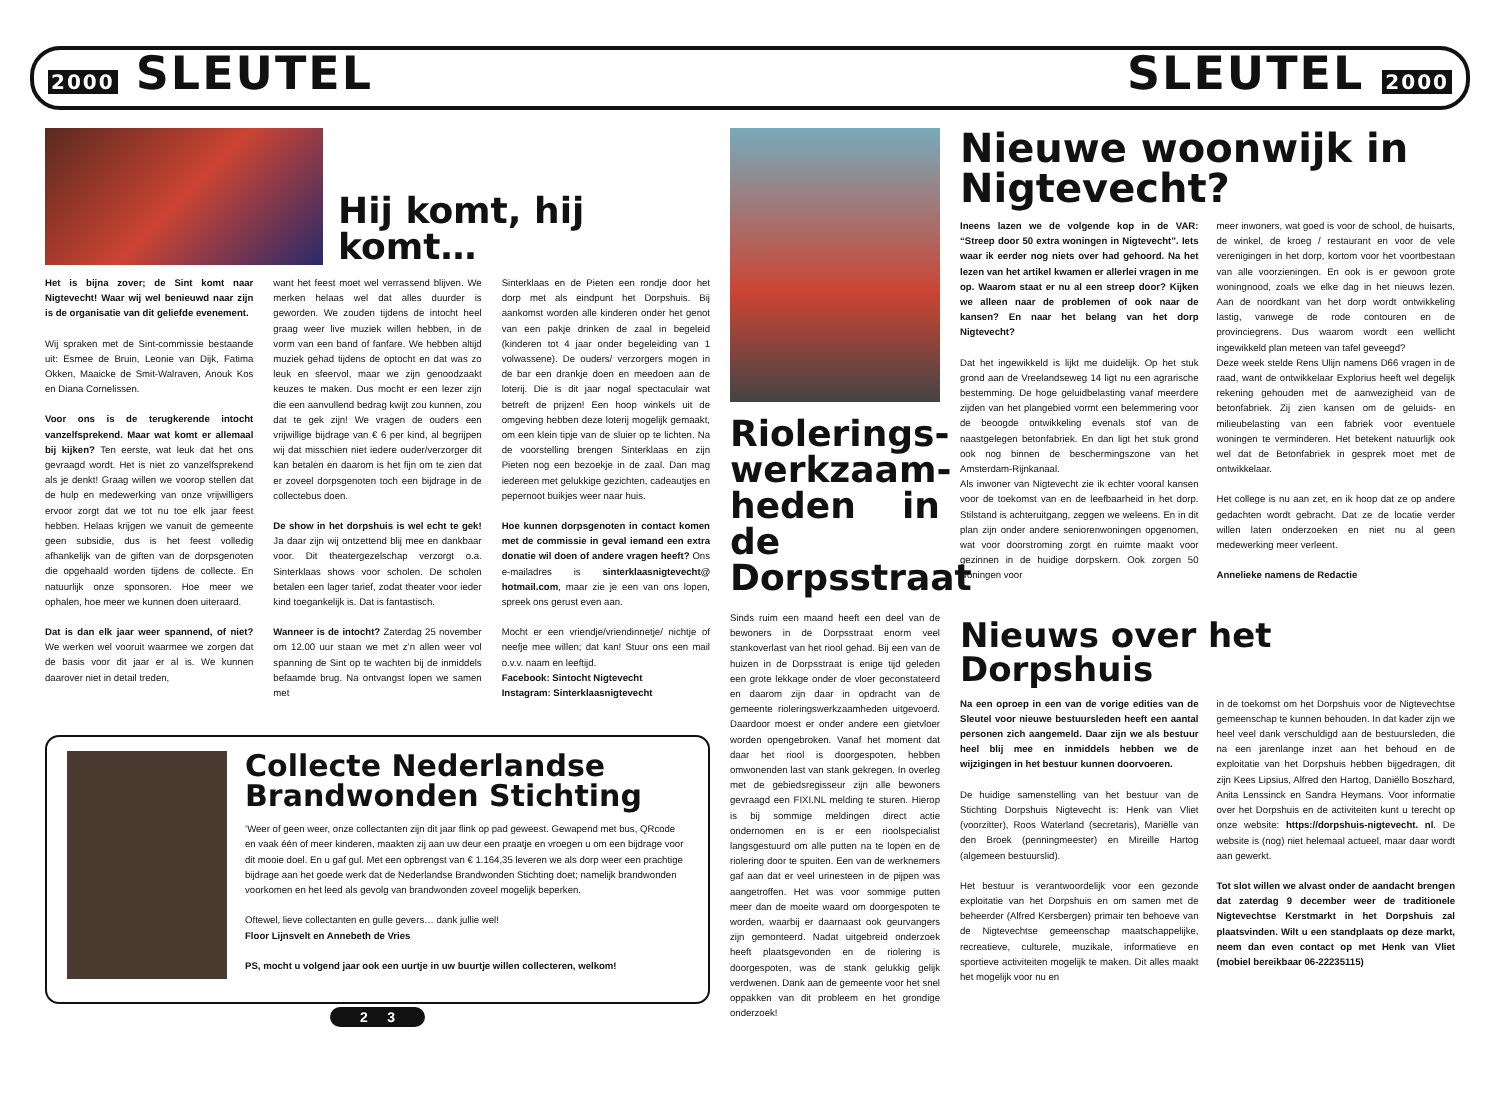2000 SLEUTEL SLEUTEL 2000
Hij komt, hij komt…
Het is bijna zover; de Sint komt naar Nigtevecht! Waar wij wel benieuwd naar zijn is de organisatie van dit geliefde evenement.
Wij spraken met de Sint-commissie bestaande uit: Esmee de Bruin, Leonie van Dijk, Fatima Okken, Maaicke de Smit-Walraven, Anouk Kos en Diana Cornelissen.
Voor ons is de terugkerende intocht vanzelfsprekend. Maar wat komt er allemaal bij kijken? Ten eerste, wat leuk dat het ons gevraagd wordt. Het is niet zo vanzelfsprekend als je denkt! Graag willen we voorop stellen dat de hulp en medewerking van onze vrijwilligers ervoor zorgt dat we tot nu toe elk jaar feest hebben. Helaas krijgen we vanuit de gemeente geen subsidie, dus is het feest volledig afhankelijk van de giften van de dorpsgenoten die opgehaald worden tijdens de collecte. En natuurlijk onze sponsoren. Hoe meer we ophalen, hoe meer we kunnen doen uiteraard.
Dat is dan elk jaar weer spannend, of niet? We werken wel vooruit waarmee we zorgen dat de basis voor dit jaar er al is. We kunnen daarover niet in detail treden,
want het feest moet wel verrassend blijven. We merken helaas wel dat alles duurder is geworden. We zouden tijdens de intocht heel graag weer live muziek willen hebben, in de vorm van een band of fanfare. We hebben altijd muziek gehad tijdens de optocht en dat was zo leuk en sfeervol, maar we zijn genoodzaakt keuzes te maken. Dus mocht er een lezer zijn die een aanvullend bedrag kwijt zou kunnen, zou dat te gek zijn! We vragen de ouders een vrijwillige bijdrage van € 6 per kind, al begrijpen wij dat misschien niet iedere ouder/verzorger dit kan betalen en daarom is het fijn om te zien dat er zoveel dorpsgenoten toch een bijdrage in de collectebus doen.
De show in het dorpshuis is wel echt te gek! Ja daar zijn wij ontzettend blij mee en dankbaar voor. Dit theatergezelschap verzorgt o.a. Sinterklaas shows voor scholen. De scholen betalen een lager tarief, zodat theater voor ieder kind toegankelijk is. Dat is fantastisch.
Wanneer is de intocht? Zaterdag 25 november om 12.00 uur staan we met z’n allen weer vol spanning de Sint op te wachten bij de inmiddels befaamde brug. Na ontvangst lopen we samen met
Sinterklaas en de Pieten een rondje door het dorp met als eindpunt het Dorpshuis. Bij aankomst worden alle kinderen onder het genot van een pakje drinken de zaal in begeleid (kinderen tot 4 jaar onder begeleiding van 1 volwassene). De ouders/ verzorgers mogen in de bar een drankje doen en meedoen aan de loterij. Die is dit jaar nogal spectaculair wat betreft de prijzen! Een hoop winkels uit de omgeving hebben deze loterij mogelijk gemaakt, om een klein tipje van de sluier op te lichten. Na de voorstelling brengen Sinterklaas en zijn Pieten nog een bezoekje in de zaal. Dan mag iedereen met gelukkige gezichten, cadeautjes en pepernoot buikjes weer naar huis.
Hoe kunnen dorpsgenoten in contact komen met de commissie in geval iemand een extra donatie wil doen of andere vragen heeft? Ons e-mailadres is sinterklaasnigtevecht@ hotmail.com, maar zie je een van ons lopen, spreek ons gerust even aan.
Mocht er een vriendje/vriendinnetje/ nichtje of neefje mee willen; dat kan! Stuur ons een mail o.v.v. naam en leeftijd.
Facebook: Sintocht Nigtevecht
Instagram: Sinterklaasnigtevecht
Collecte Nederlandse Brandwonden Stichting
‘Weer of geen weer, onze collectanten zijn dit jaar flink op pad geweest. Gewapend met bus, QRcode en vaak één of meer kinderen, maakten zij aan uw deur een praatje en vroegen u om een bijdrage voor dit mooie doel. En u gaf gul. Met een opbrengst van € 1.164,35 leveren we als dorp weer een prachtige bijdrage aan het goede werk dat de Nederlandse Brandwonden Stichting doet; namelijk brandwonden voorkomen en het leed als gevolg van brandwonden zoveel mogelijk beperken.
Oftewel, lieve collectanten en gulle gevers… dank jullie wel!
Floor Lijnsvelt en Annebeth de Vries
PS, mocht u volgend jaar ook een uurtje in uw buurtje willen collecteren, welkom!
2 3
Riolerings-werkzaam-heden in de Dorpsstraat
Sinds ruim een maand heeft een deel van de bewoners in de Dorpsstraat enorm veel stankoverlast van het riool gehad. Bij een van de huizen in de Dorpsstraat is enige tijd geleden een grote lekkage onder de vloer geconstateerd en daarom zijn daar in opdracht van de gemeente rioleringswerkzaamheden uitgevoerd. Daardoor moest er onder andere een gietvloer worden opengebroken. Vanaf het moment dat daar het riool is doorgespoten, hebben omwonenden last van stank gekregen. In overleg met de gebiedsregisseur zijn alle bewoners gevraagd een FIXI.NL melding te sturen. Hierop is bij sommige meldingen direct actie ondernomen en is er een rioolspecialist langsgestuurd om alle putten na te lopen en de riolering door te spuiten. Een van de werknemers gaf aan dat er veel urinesteen in de pijpen was aangetroffen. Het was voor sommige putten meer dan de moeite waard om doorgespoten te worden, waarbij er daarnaast ook geurvangers zijn gemonteerd. Nadat uitgebreid onderzoek heeft plaatsgevonden en de riolering is doorgespoten, was de stank gelukkig gelijk verdwenen. Dank aan de gemeente voor het snel oppakken van dit probleem en het grondige onderzoek!
Nieuwe woonwijk in Nigtevecht?
Ineens lazen we de volgende kop in de VAR: “Streep door 50 extra woningen in Nigtevecht”. Iets waar ik eerder nog niets over had gehoord. Na het lezen van het artikel kwamen er allerlei vragen in me op. Waarom staat er nu al een streep door? Kijken we alleen naar de problemen of ook naar de kansen? En naar het belang van het dorp Nigtevecht?
Dat het ingewikkeld is lijkt me duidelijk. Op het stuk grond aan de Vreelandseweg 14 ligt nu een agrarische bestemming. De hoge geluidbelasting vanaf meerdere zijden van het plangebied vormt een belemmering voor de beoogde ontwikkeling evenals stof van de naastgelegen betonfabriek. En dan ligt het stuk grond ook nog binnen de beschermingszone van het Amsterdam-Rijnkanaal.
Als inwoner van Nigtevecht zie ik echter vooral kansen voor de toekomst van en de leefbaarheid in het dorp. Stilstand is achteruitgang, zeggen we weleens. En in dit plan zijn onder andere seniorenwoningen opgenomen, wat voor doorstroming zorgt en ruimte maakt voor gezinnen in de huidige dorpskern. Ook zorgen 50 woningen voor
meer inwoners, wat goed is voor de school, de huisarts, de winkel, de kroeg / restaurant en voor de vele verenigingen in het dorp, kortom voor het voortbestaan van alle voorzieningen. En ook is er gewoon grote woningnood, zoals we elke dag in het nieuws lezen. Aan de noordkant van het dorp wordt ontwikkeling lastig, vanwege de rode contouren en de provinciegrens. Dus waarom wordt een wellicht ingewikkeld plan meteen van tafel geveegd?
Deze week stelde Rens Ulijn namens D66 vragen in de raad, want de ontwikkelaar Explorius heeft wel degelijk rekening gehouden met de aanwezigheid van de betonfabriek. Zij zien kansen om de geluids- en milieubelasting van een fabriek voor eventuele woningen te verminderen. Het betekent natuurlijk ook wel dat de Betonfabriek in gesprek moet met de ontwikkelaar.
Het college is nu aan zet, en ik hoop dat ze op andere gedachten wordt gebracht. Dat ze de locatie verder willen laten onderzoeken en niet nu al geen medewerking meer verleent.
Annelieke namens de Redactie
Nieuws over het Dorpshuis
Na een oproep in een van de vorige edities van de Sleutel voor nieuwe bestuursleden heeft een aantal personen zich aangemeld. Daar zijn we als bestuur heel blij mee en inmiddels hebben we de wijzigingen in het bestuur kunnen doorvoeren.
De huidige samenstelling van het bestuur van de Stichting Dorpshuis Nigtevecht is: Henk van Vliet (voorzitter), Roos Waterland (secretaris), Mariëlle van den Broek (penningmeester) en Mireille Hartog (algemeen bestuurslid).
Het bestuur is verantwoordelijk voor een gezonde exploitatie van het Dorpshuis en om samen met de beheerder (Alfred Kersbergen) primair ten behoeve van de Nigtevechtse gemeenschap maatschappelijke, recreatieve, culturele, muzikale, informatieve en sportieve activiteiten mogelijk te maken. Dit alles maakt het mogelijk voor nu en
in de toekomst om het Dorpshuis voor de Nigtevechtse gemeenschap te kunnen behouden. In dat kader zijn we heel veel dank verschuldigd aan de bestuursleden, die na een jarenlange inzet aan het behoud en de exploitatie van het Dorpshuis hebben bijgedragen, dit zijn Kees Lipsius, Alfred den Hartog, Daniëllo Boszhard, Anita Lenssinck en Sandra Heymans. Voor informatie over het Dorpshuis en de activiteiten kunt u terecht op onze website: https://dorpshuis-nigtevecht. nl. De website is (nog) niet helemaal actueel, maar daar wordt aan gewerkt.
Tot slot willen we alvast onder de aandacht brengen dat zaterdag 9 december weer de traditionele Nigtevechtse Kerstmarkt in het Dorpshuis zal plaatsvinden. Wilt u een standplaats op deze markt, neem dan even contact op met Henk van Vliet (mobiel bereikbaar 06-22235115)